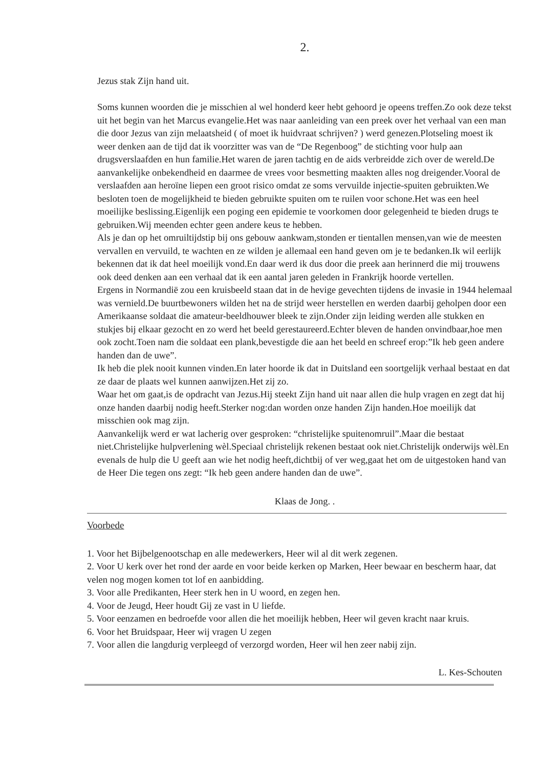2.
Jezus stak Zijn hand uit.
Soms kunnen woorden die je misschien al wel honderd keer hebt gehoord je opeens treffen.Zo ook deze tekst uit het begin van het Marcus evangelie.Het was naar aanleiding van een preek over het verhaal van een man die door Jezus van zijn melaatsheid ( of moet ik huidvraat schrijven? ) werd genezen.Plotseling moest ik weer denken aan de tijd dat ik voorzitter was van de “De Regenboog” de stichting voor hulp aan drugsverslaafden en hun familie.Het waren de jaren tachtig en de aids verbreidde zich over de wereld.De aanvankelijke onbekendheid en daarmee de vrees voor besmetting maakten alles nog dreigender.Vooral de verslaafden aan heroïne liepen een groot risico omdat ze soms vervuilde injectie-spuiten gebruikten.We besloten toen de mogelijkheid te bieden gebruikte spuiten om te ruilen voor schone.Het was een heel moeilijke beslissing.Eigenlijk een poging een epidemie te voorkomen door gelegenheid te bieden drugs te gebruiken.Wij meenden echter geen andere keus te hebben.
Als je dan op het omruiltijdstip bij ons gebouw aankwam,stonden er tientallen mensen,van wie de meesten vervallen en vervuild, te wachten en ze wilden je allemaal een hand geven om je te bedanken.Ik wil eerlijk bekennen dat ik dat heel moeilijk vond.En daar werd ik dus door die preek aan herinnerd die mij trouwens ook deed denken aan een verhaal dat ik een aantal jaren geleden in Frankrijk hoorde vertellen.
Ergens in Normandië zou een kruisbeeld staan dat in de hevige gevechten tijdens de invasie in 1944 helemaal was vernield.De buurtbewoners wilden het na de strijd weer herstellen en werden daarbij geholpen door een Amerikaanse soldaat die amateur-beeldhouwer bleek te zijn.Onder zijn leiding werden alle stukken en stukjes bij elkaar gezocht en zo werd het beeld gerestaureerd.Echter bleven de handen onvindbaar,hoe men ook zocht.Toen nam die soldaat een plank,bevestigde die aan het beeld en schreef erop:”Ik heb geen andere handen dan de uwe”.
Ik heb die plek nooit kunnen vinden.En later hoorde ik dat in Duitsland een soortgelijk verhaal bestaat en dat ze daar de plaats wel kunnen aanwijzen.Het zij zo.
Waar het om gaat,is de opdracht van Jezus.Hij steekt Zijn hand uit naar allen die hulp vragen en zegt dat hij onze handen daarbij nodig heeft.Sterker nog:dan worden onze handen Zijn handen.Hoe moeilijk dat misschien ook mag zijn.
Aanvankelijk werd er wat lacherig over gesproken: “christelijke spuitenomruil”.Maar die bestaat niet.Christelijke hulpverlening wèl.Speciaal christelijk rekenen bestaat ook niet.Christelijk onderwijs wèl.En evenals de hulp die U geeft aan wie het nodig heeft,dichtbij of ver weg,gaat het om de uitgestoken hand van de Heer Die tegen ons zegt: “Ik heb geen andere handen dan de uwe”.
Klaas de Jong. .
Voorbede
1. Voor het Bijbelgenootschap en alle medewerkers, Heer wil al dit werk zegenen.
2. Voor U kerk over het rond der aarde en voor beide kerken op Marken, Heer bewaar en bescherm haar, dat velen nog mogen komen tot lof en aanbidding.
3. Voor alle Predikanten, Heer sterk hen in U woord, en zegen hen.
4. Voor de Jeugd, Heer houdt Gij ze vast in U liefde.
5. Voor eenzamen en bedroefde voor allen die het moeilijk hebben, Heer wil geven kracht naar kruis.
6. Voor het Bruidspaar, Heer wij vragen U zegen
7. Voor allen die langdurig verpleegd of verzorgd worden, Heer wil hen zeer nabij zijn.
L. Kes-Schouten